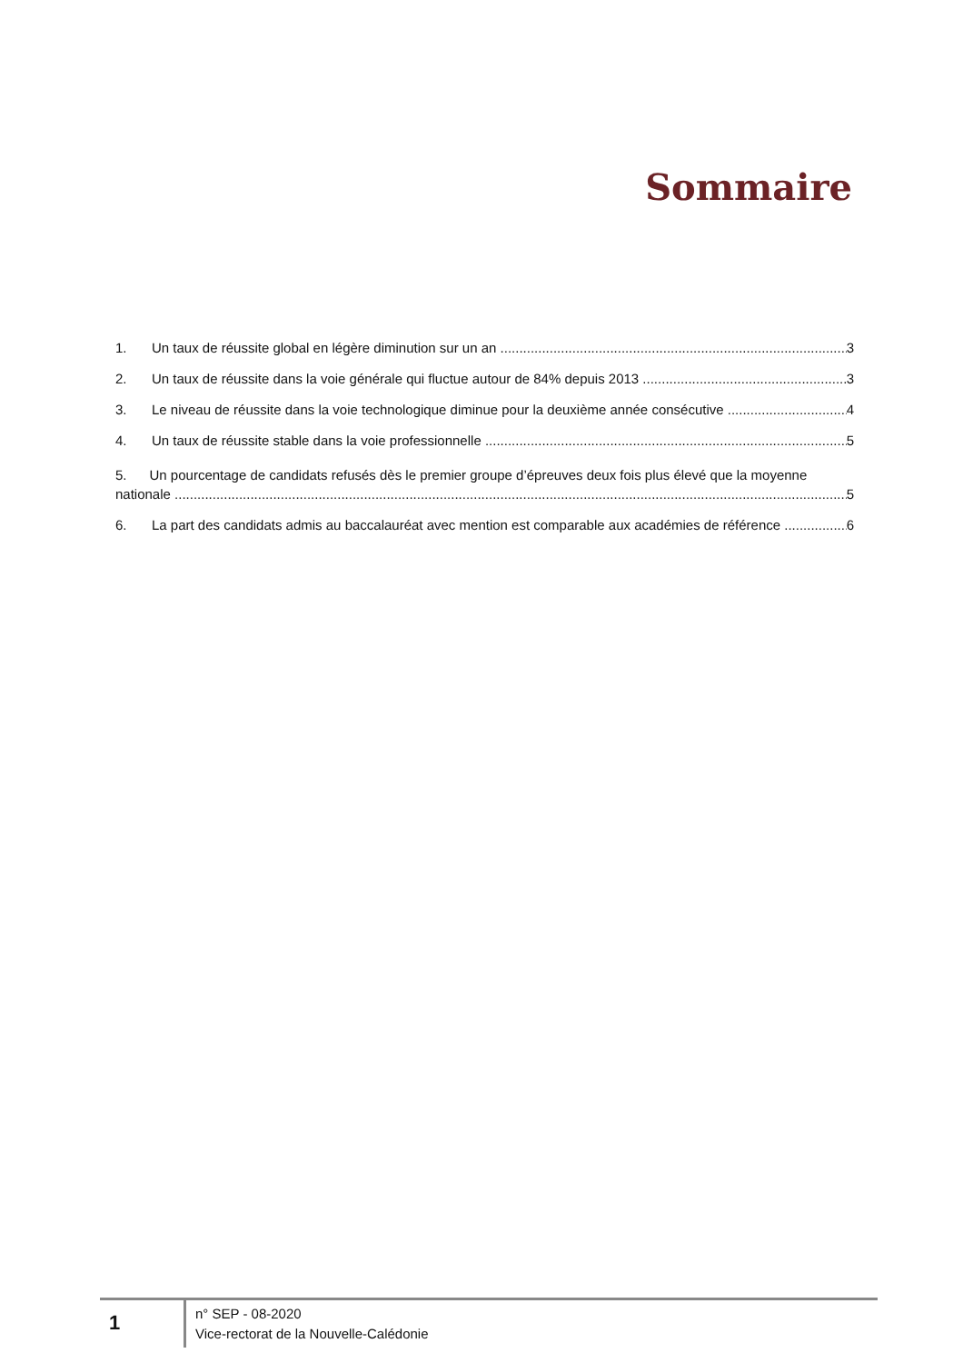Sommaire
1. Un taux de réussite global en légère diminution sur un an 3
2. Un taux de réussite dans la voie générale qui fluctue autour de 84% depuis 2013 3
3. Le niveau de réussite dans la voie technologique diminue pour la deuxième année consécutive 4
4. Un taux de réussite stable dans la voie professionnelle 5
5. Un pourcentage de candidats refusés dès le premier groupe d’épreuves deux fois plus élevé que la moyenne
nationale 5
6. La part des candidats admis au baccalauréat avec mention est comparable aux académies de référence 6
1
n° SEP - 08-2020
Vice-rectorat de la Nouvelle-Calédonie